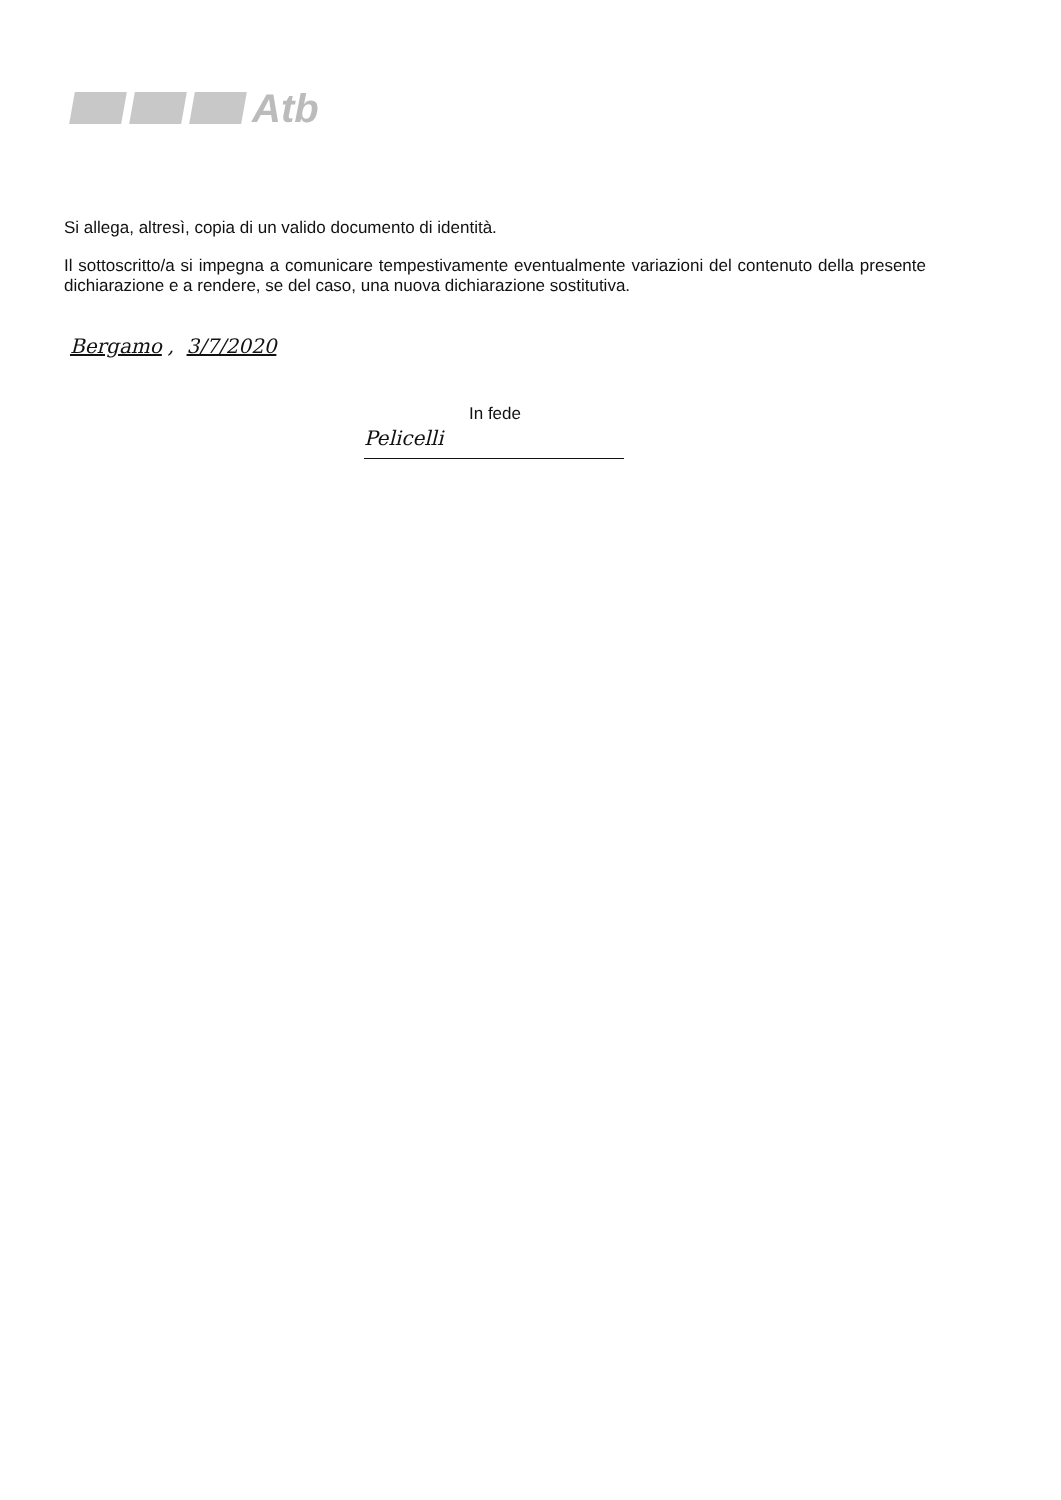Atb
Si allega, altresì, copia di un valido documento di identità.
Il sottoscritto/a si impegna a comunicare tempestivamente eventualmente variazioni del contenuto della presente dichiarazione e a rendere, se del caso, una nuova dichiarazione sostitutiva.
Bergamo, 3/7/2020
In fede
Pelicelli